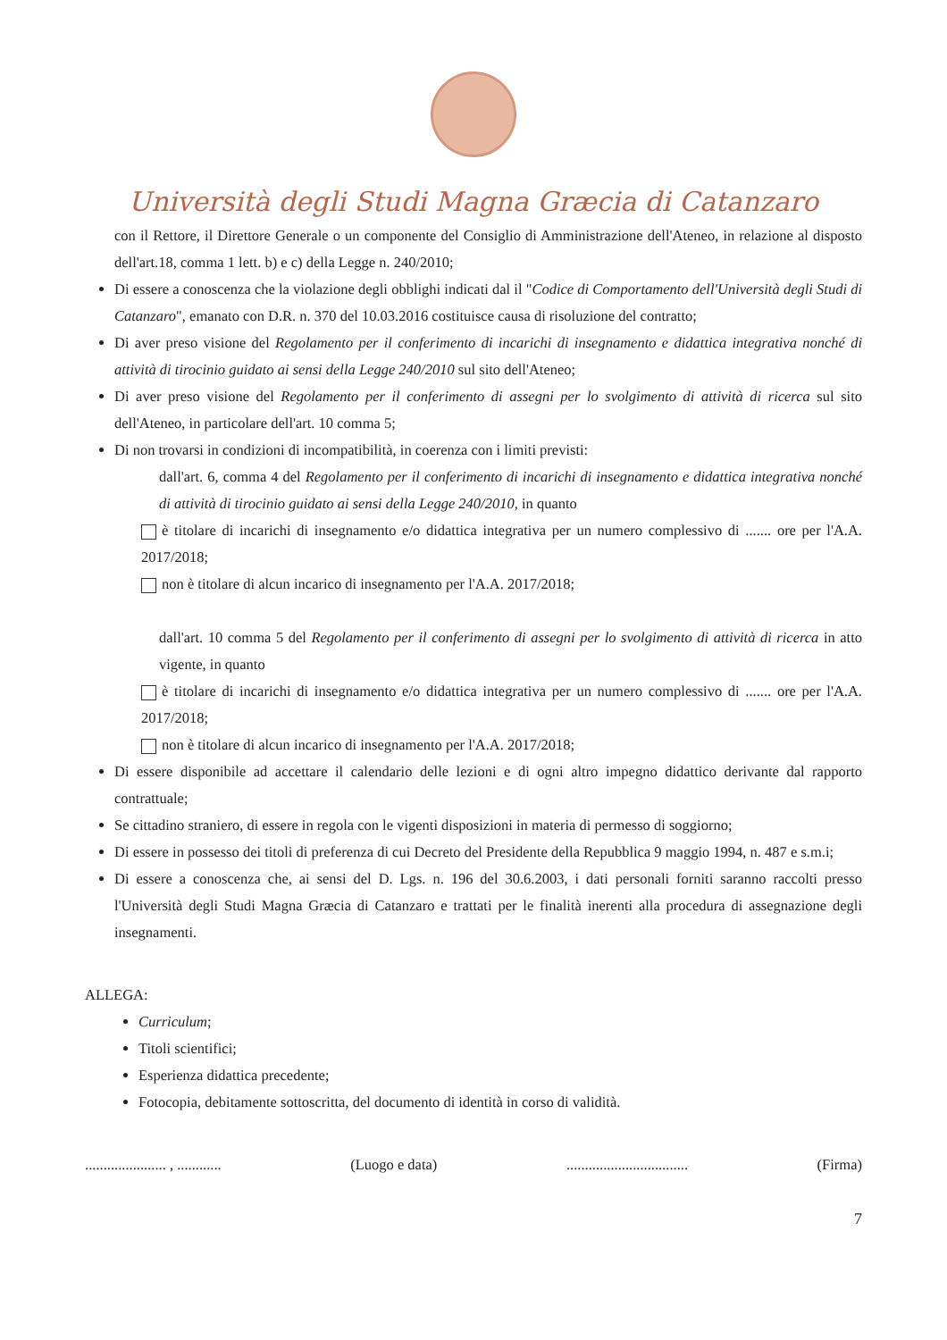Università degli Studi Magna Græcia di Catanzaro
con il Rettore, il Direttore Generale o un componente del Consiglio di Amministrazione dell'Ateneo, in relazione al disposto dell'art.18, comma 1 lett. b) e c) della Legge n. 240/2010;
Di essere a conoscenza che la violazione degli obblighi indicati dal il "Codice di Comportamento dell'Università degli Studi di Catanzaro", emanato con D.R. n. 370 del 10.03.2016 costituisce causa di risoluzione del contratto;
Di aver preso visione del Regolamento per il conferimento di incarichi di insegnamento e didattica integrativa nonché di attività di tirocinio guidato ai sensi della Legge 240/2010 sul sito dell'Ateneo;
Di aver preso visione del Regolamento per il conferimento di assegni per lo svolgimento di attività di ricerca sul sito dell'Ateneo, in particolare dell'art. 10 comma 5;
Di non trovarsi in condizioni di incompatibilità, in coerenza con i limiti previsti:
dall'art. 6, comma 4 del Regolamento per il conferimento di incarichi di insegnamento e didattica integrativa nonché di attività di tirocinio guidato ai sensi della Legge 240/2010, in quanto
è titolare di incarichi di insegnamento e/o didattica integrativa per un numero complessivo di ....... ore per l'A.A. 2017/2018;
non è titolare di alcun incarico di insegnamento per l'A.A. 2017/2018;
dall'art. 10 comma 5 del Regolamento per il conferimento di assegni per lo svolgimento di attività di ricerca in atto vigente, in quanto
è titolare di incarichi di insegnamento e/o didattica integrativa per un numero complessivo di ....... ore per l'A.A. 2017/2018;
non è titolare di alcun incarico di insegnamento per l'A.A. 2017/2018;
Di essere disponibile ad accettare il calendario delle lezioni e di ogni altro impegno didattico derivante dal rapporto contrattuale;
Se cittadino straniero, di essere in regola con le vigenti disposizioni in materia di permesso di soggiorno;
Di essere in possesso dei titoli di preferenza di cui Decreto del Presidente della Repubblica 9 maggio 1994, n. 487 e s.m.i;
Di essere a conoscenza che, ai sensi del D. Lgs. n. 196 del 30.6.2003, i dati personali forniti saranno raccolti presso l'Università degli Studi Magna Græcia di Catanzaro e trattati per le finalità inerenti alla procedura di assegnazione degli insegnamenti.
ALLEGA:
Curriculum;
Titoli scientifici;
Esperienza didattica precedente;
Fotocopia, debitamente sottoscritta, del documento di identità in corso di validità.
...................... , ............ (Luogo e data)................................. (Firma)
7